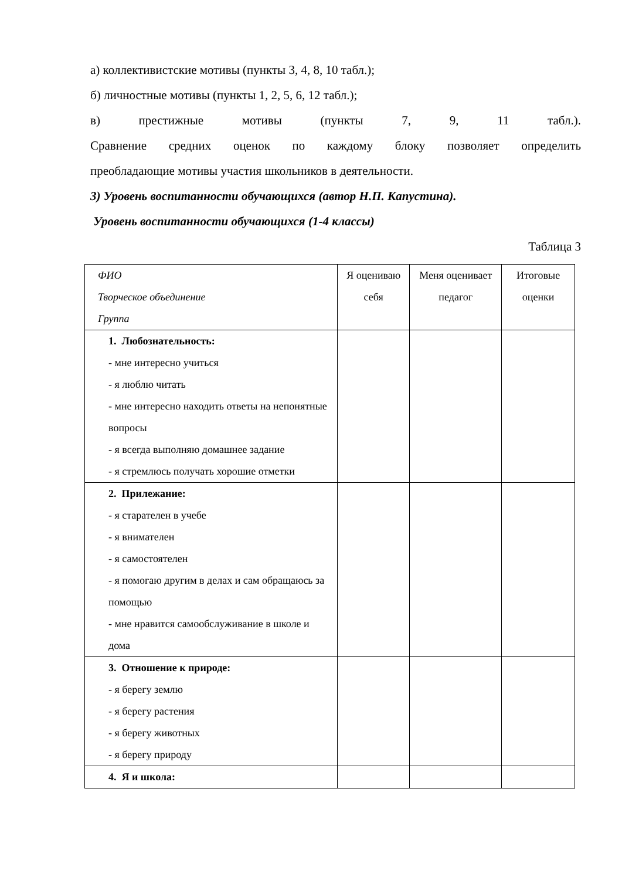а) коллективистские мотивы (пункты 3, 4, 8, 10 табл.);
б) личностные мотивы (пункты 1, 2, 5, 6, 12 табл.);
в) престижные мотивы (пункты 7, 9, 11 табл.).
Сравнение средних оценок по каждому блоку позволяет определить
преобладающие мотивы участия школьников в деятельности.
3) Уровень воспитанности обучающихся (автор Н.П. Капустина).
Уровень воспитанности обучающихся (1-4 классы)
Таблица 3
| ФИО Творческое объединение Группа | Я оцениваю себя | Меня оценивает педагог | Итоговые оценки |
| 1. Любознательность: - мне интересно учиться - я люблю читать - мне интересно находить ответы на непонятные вопросы - я всегда выполняю домашнее задание - я стремлюсь получать хорошие отметки | | | |
| 2. Прилежание: - я старателен в учебе - я внимателен - я самостоятелен - я помогаю другим в делах и сам обращаюсь за помощью - мне нравится самообслуживание в школе и дома | | | |
| 3. Отношение к природе: - я берегу землю - я берегу растения - я берегу животных - я берегу природу | | | |
| 4. Я и школа: | | | |